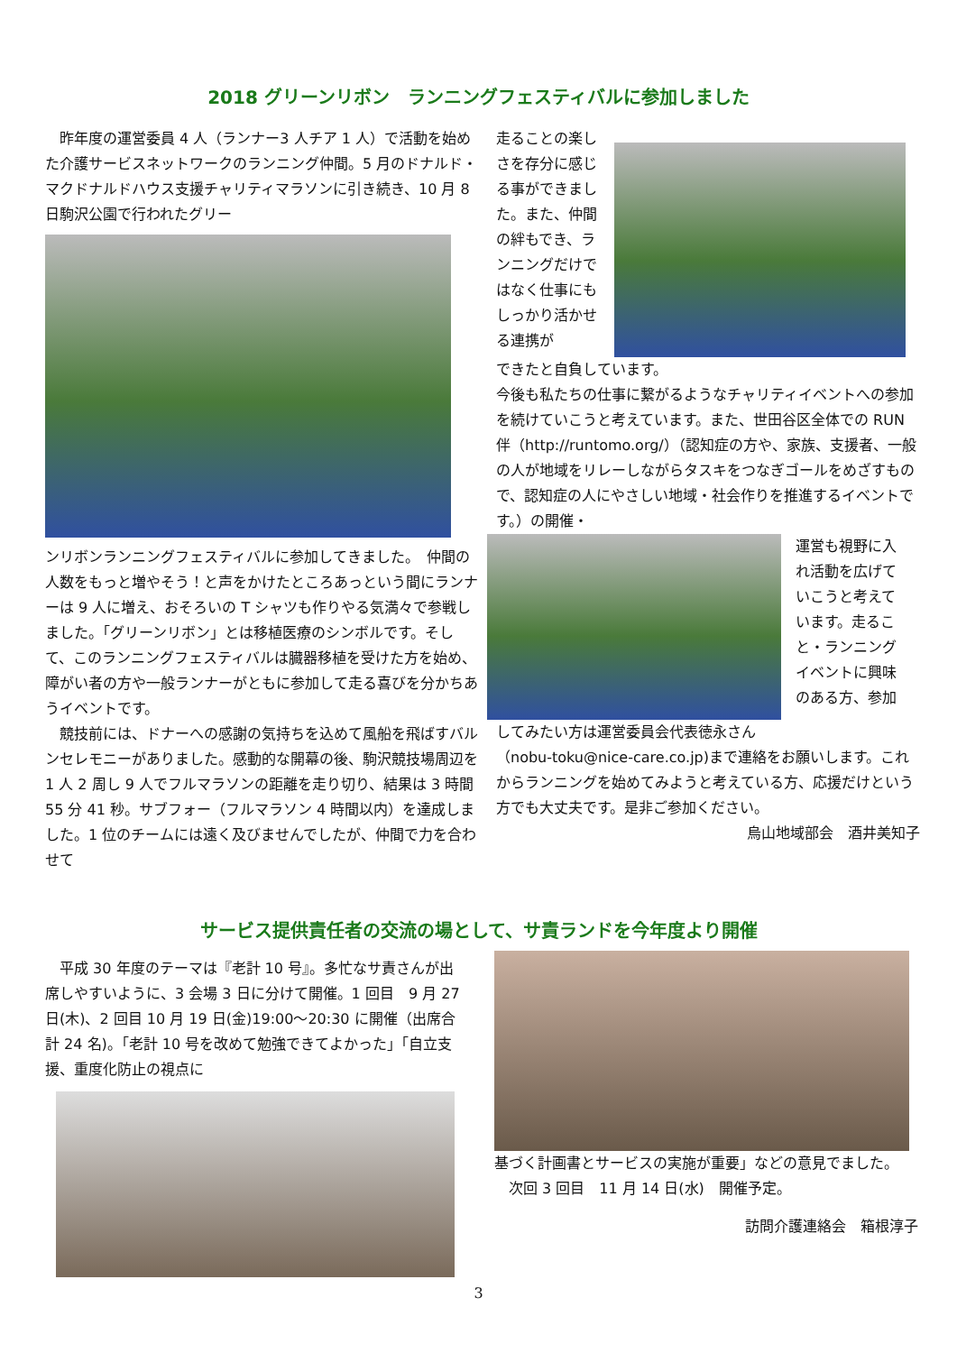2018 グリーンリボン　ランニングフェスティバルに参加しました
　昨年度の運営委員 4 人（ランナー3 人チア 1 人）で活動を始めた介護サービスネットワークのランニング仲間。5 月のドナルド・マクドナルドハウス支援チャリティマラソンに引き続き、10 月 8 日駒沢公園で行われたグリー
ンリボンランニングフェスティバルに参加してきました。　仲間の人数をもっと増やそう！と声をかけたところあっという間にランナーは 9 人に増え、おそろいの T シャツも作りやる気満々で参戦しました。「グリーンリボン」とは移植医療のシンボルです。そして、このランニングフェスティバルは臓器移植を受けた方を始め、障がい者の方や一般ランナーがともに参加して走る喜びを分かちあうイベントです。
　競技前には、ドナーへの感謝の気持ちを込めて風船を飛ばすバルンセレモニーがありました。感動的な開幕の後、駒沢競技場周辺を 1 人 2 周し 9 人でフルマラソンの距離を走り切り、結果は 3 時間 55 分 41 秒。サブフォー（フルマラソン 4 時間以内）を達成しました。1 位のチームには遠く及びませんでしたが、仲間で力を合わせて
走ることの楽しさを存分に感じる事ができました。また、仲間の絆もでき、ランニングだけではなく仕事にもしっかり活かせる連携が
できたと自負しています。
今後も私たちの仕事に繋がるようなチャリティイベントへの参加を続けていこうと考えています。また、世田谷区全体での RUN 伴（http://runtomo.org/）（認知症の方や、家族、支援者、一般の人が地域をリレーしながらタスキをつなぎゴールをめざすもので、認知症の人にやさしい地域・社会作りを推進するイベントです。）の開催・
運営も視野に入れ活動を広げていこうと考えています。走ること・ランニングイベントに興味のある方、参加
してみたい方は運営委員会代表徳永さん
（nobu-toku@nice-care.co.jp)まで連絡をお願いします。これからランニングを始めてみようと考えている方、応援だけという方でも大丈夫です。是非ご参加ください。
烏山地域部会　酒井美知子
サービス提供責任者の交流の場として、サ責ランドを今年度より開催
　平成 30 年度のテーマは『老計 10 号』。多忙なサ責さんが出席しやすいように、3 会場 3 日に分けて開催。1 回目　9 月 27 日(木)、2 回目 10 月 19 日(金)19:00～20:30 に開催（出席合計 24 名)。「老計 10 号を改めて勉強できてよかった」「自立支援、重度化防止の視点に
基づく計画書とサービスの実施が重要」などの意見でました。
　次回 3 回目　11 月 14 日(水)　開催予定。
訪問介護連絡会　箱根淳子
3